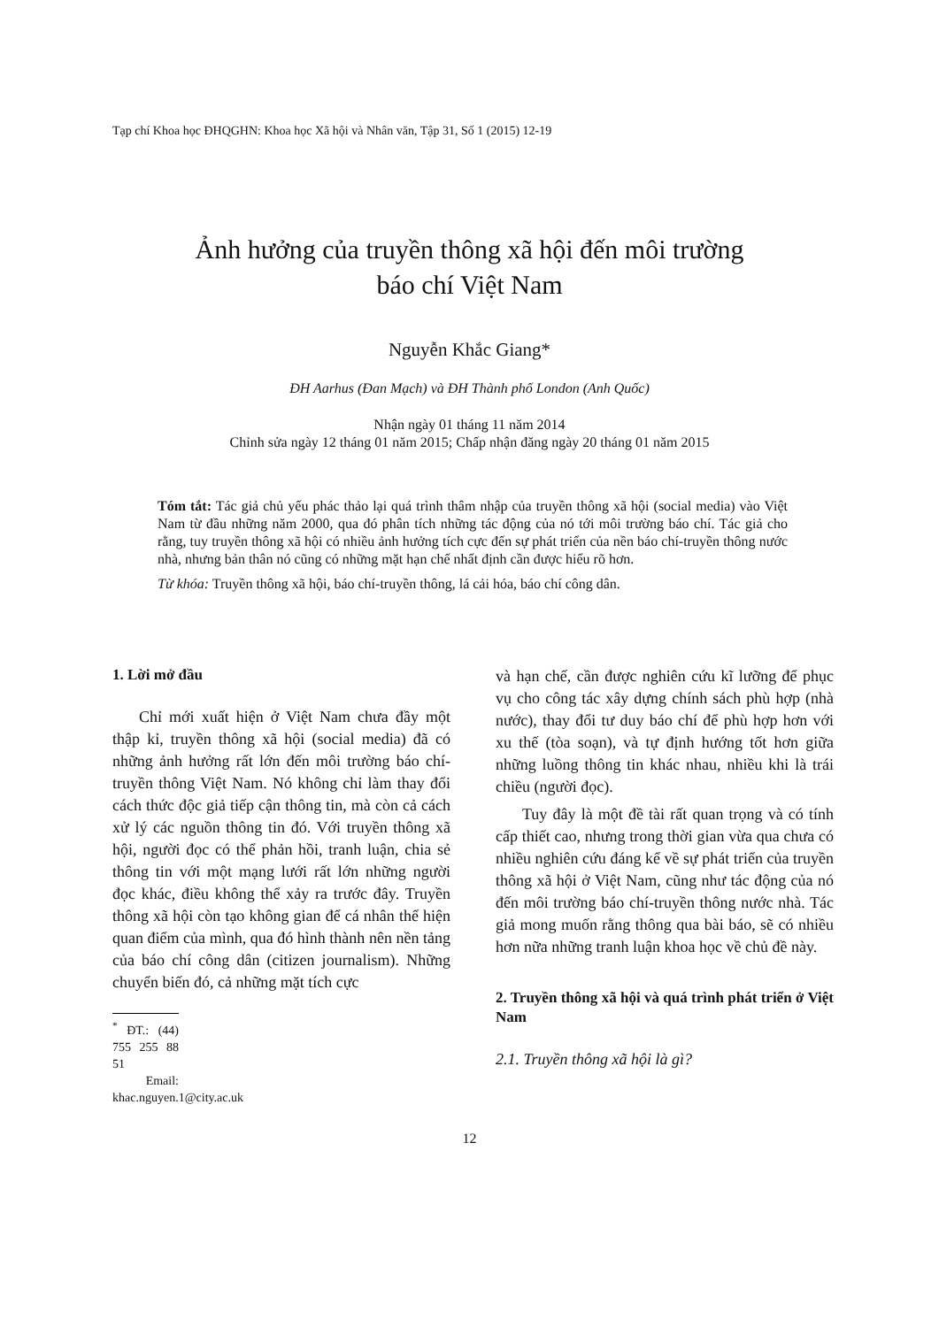Tạp chí Khoa học ĐHQGHN: Khoa học Xã hội và Nhân văn, Tập 31, Số 1 (2015) 12-19
Ảnh hưởng của truyền thông xã hội đến môi trường
báo chí Việt Nam
Nguyễn Khắc Giang*
ĐH Aarhus (Đan Mạch) và ĐH Thành phố London (Anh Quốc)
Nhận ngày 01 tháng 11 năm 2014
Chỉnh sửa ngày 12 tháng 01 năm 2015; Chấp nhận đăng ngày 20 tháng 01 năm 2015
Tóm tắt: Tác giả chủ yếu phác thảo lại quá trình thâm nhập của truyền thông xã hội (social media) vào Việt Nam từ đầu những năm 2000, qua đó phân tích những tác động của nó tới môi trường báo chí. Tác giả cho rằng, tuy truyền thông xã hội có nhiều ảnh hưởng tích cực đến sự phát triển của nền báo chí-truyền thông nước nhà, nhưng bản thân nó cũng có những mặt hạn chế nhất định cần được hiểu rõ hơn.
Từ khóa: Truyền thông xã hội, báo chí-truyền thông, lá cải hóa, báo chí công dân.
1. Lời mở đầu
Chỉ mới xuất hiện ở Việt Nam chưa đầy một thập kỉ, truyền thông xã hội (social media) đã có những ảnh hưởng rất lớn đến môi trường báo chí-truyền thông Việt Nam. Nó không chỉ làm thay đổi cách thức độc giả tiếp cận thông tin, mà còn cả cách xử lý các nguồn thông tin đó. Với truyền thông xã hội, người đọc có thể phản hồi, tranh luận, chia sẻ thông tin với một mạng lưới rất lớn những người đọc khác, điều không thể xảy ra trước đây. Truyền thông xã hội còn tạo không gian để cá nhân thể hiện quan điểm của mình, qua đó hình thành nên nền tảng của báo chí công dân (citizen journalism). Những chuyển biến đó, cả những mặt tích cực
<sup>*</sup> ĐT.: (44) 755 255 88 51
Email: khac.nguyen.1@city.ac.uk
và hạn chế, cần được nghiên cứu kĩ lưỡng để phục vụ cho công tác xây dựng chính sách phù hợp (nhà nước), thay đổi tư duy báo chí để phù hợp hơn với xu thế (tòa soạn), và tự định hướng tốt hơn giữa những luồng thông tin khác nhau, nhiều khi là trái chiều (người đọc).
Tuy đây là một đề tài rất quan trọng và có tính cấp thiết cao, nhưng trong thời gian vừa qua chưa có nhiều nghiên cứu đáng kể về sự phát triển của truyền thông xã hội ở Việt Nam, cũng như tác động của nó đến môi trường báo chí-truyền thông nước nhà. Tác giả mong muốn rằng thông qua bài báo, sẽ có nhiều hơn nữa những tranh luận khoa học về chủ đề này.
2. Truyền thông xã hội và quá trình phát triển ở Việt Nam
2.1. Truyền thông xã hội là gì?
12